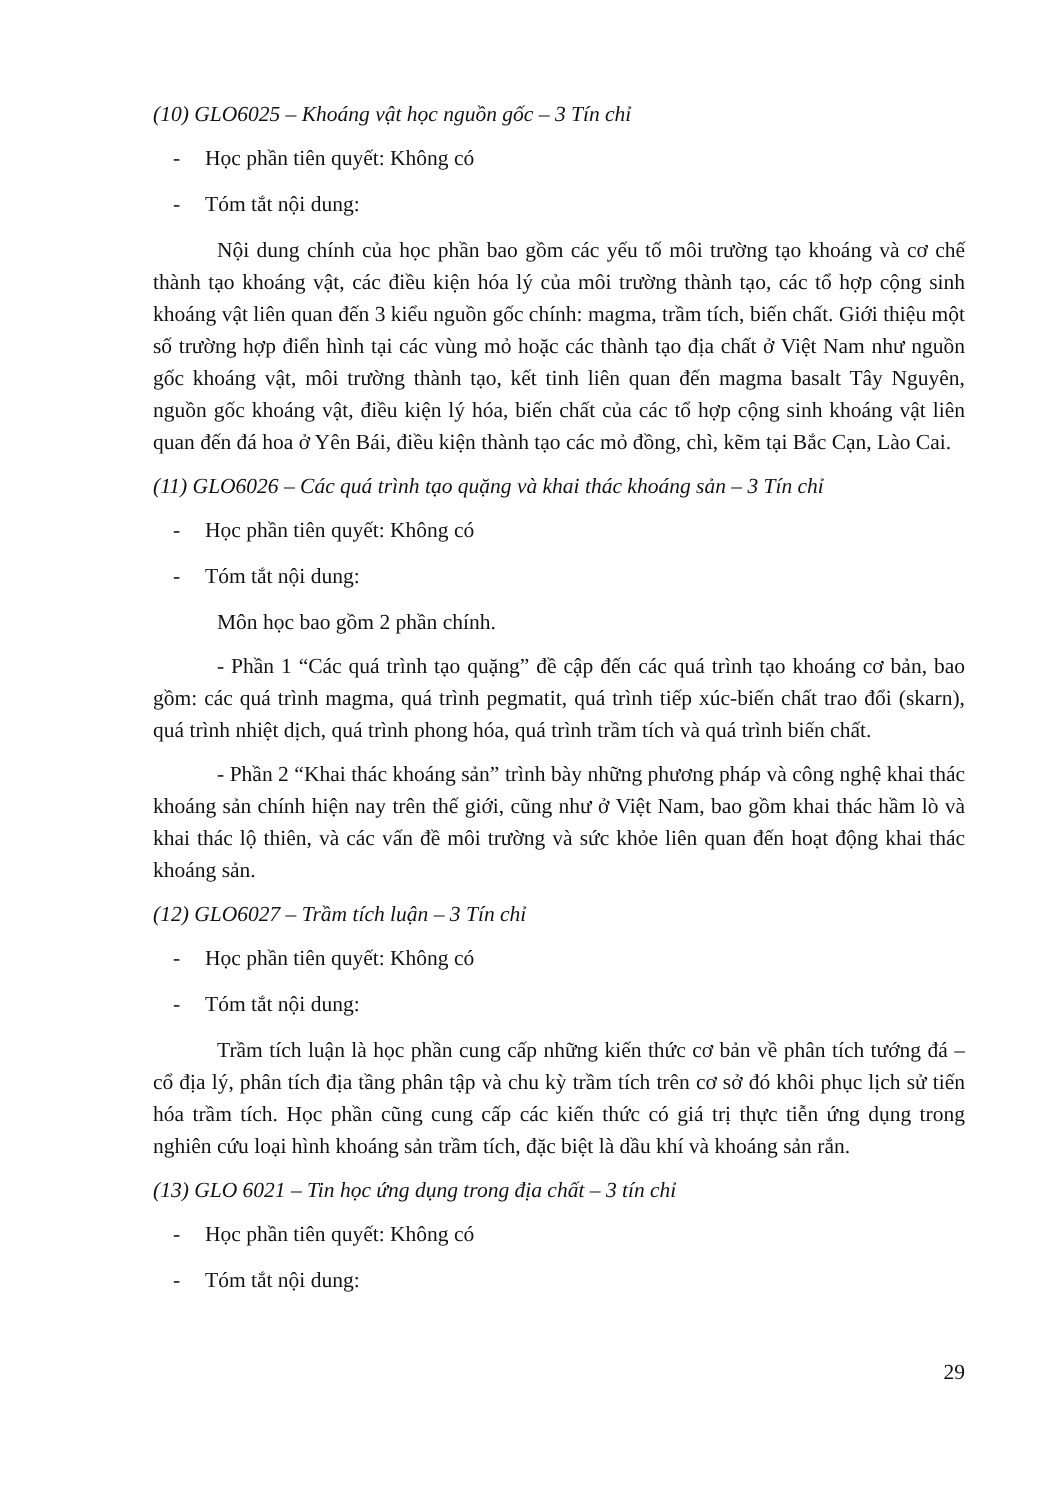(10) GLO6025 – Khoáng vật học nguồn gốc – 3 Tín chỉ
- Học phần tiên quyết: Không có
- Tóm tắt nội dung:
Nội dung chính của học phần bao gồm các yếu tố môi trường tạo khoáng và cơ chế thành tạo khoáng vật, các điều kiện hóa lý của môi trường thành tạo, các tổ hợp cộng sinh khoáng vật liên quan đến 3 kiểu nguồn gốc chính: magma, trầm tích, biến chất. Giới thiệu một số trường hợp điển hình tại các vùng mỏ hoặc các thành tạo địa chất ở Việt Nam như nguồn gốc khoáng vật, môi trường thành tạo, kết tinh liên quan đến magma basalt Tây Nguyên, nguồn gốc khoáng vật, điều kiện lý hóa, biến chất của các tổ hợp cộng sinh khoáng vật liên quan đến đá hoa ở Yên Bái, điều kiện thành tạo các mỏ đồng, chì, kẽm tại Bắc Cạn, Lào Cai.
(11) GLO6026 – Các quá trình tạo quặng và khai thác khoáng sản – 3 Tín chỉ
- Học phần tiên quyết: Không có
- Tóm tắt nội dung:
Môn học bao gồm 2 phần chính.
- Phần 1 “Các quá trình tạo quặng” đề cập đến các quá trình tạo khoáng cơ bản, bao gồm: các quá trình magma, quá trình pegmatit, quá trình tiếp xúc-biến chất trao đổi (skarn), quá trình nhiệt dịch, quá trình phong hóa, quá trình trầm tích và quá trình biến chất.
- Phần 2 “Khai thác khoáng sản” trình bày những phương pháp và công nghệ khai thác khoáng sản chính hiện nay trên thế giới, cũng như ở Việt Nam, bao gồm khai thác hầm lò và khai thác lộ thiên, và các vấn đề môi trường và sức khỏe liên quan đến hoạt động khai thác khoáng sản.
(12) GLO6027 – Trầm tích luận – 3 Tín chỉ
- Học phần tiên quyết: Không có
- Tóm tắt nội dung:
Trầm tích luận là học phần cung cấp những kiến thức cơ bản về phân tích tướng đá – cổ địa lý, phân tích địa tầng phân tập và chu kỳ trầm tích trên cơ sở đó khôi phục lịch sử tiến hóa trầm tích. Học phần cũng cung cấp các kiến thức có giá trị thực tiễn ứng dụng trong nghiên cứu loại hình khoáng sản trầm tích, đặc biệt là dầu khí và khoáng sản rắn.
(13) GLO 6021 – Tin học ứng dụng trong địa chất – 3 tín chỉ
- Học phần tiên quyết: Không có
- Tóm tắt nội dung:
29